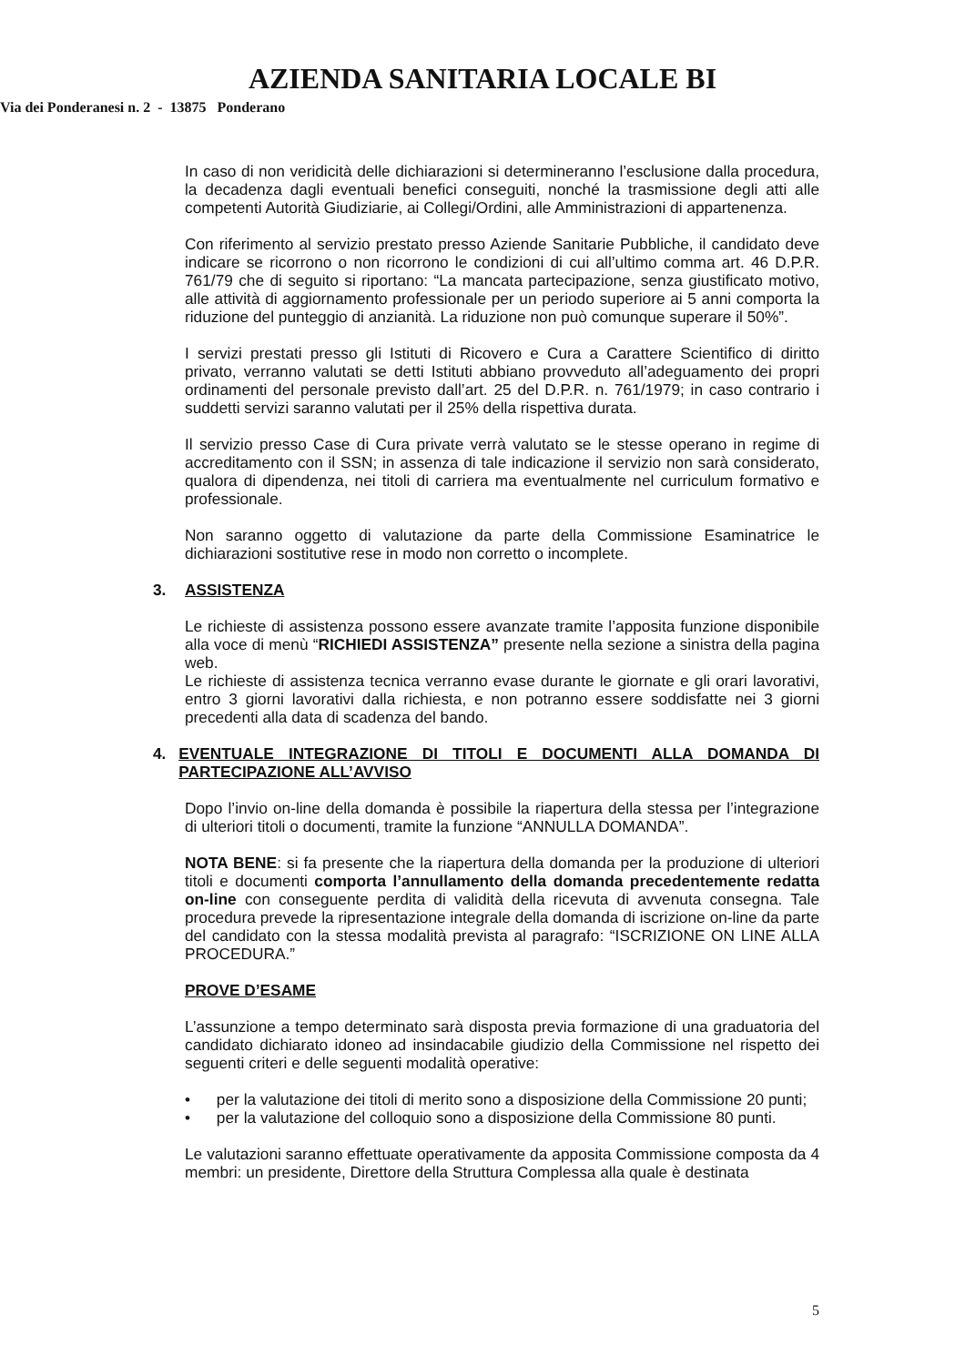AZIENDA SANITARIA LOCALE BI
Via dei Ponderanesi n. 2 - 13875 Ponderano
In caso di non veridicità delle dichiarazioni si determineranno l’esclusione dalla procedura, la decadenza dagli eventuali benefici conseguiti, nonché la trasmissione degli atti alle competenti Autorità Giudiziarie, ai Collegi/Ordini, alle Amministrazioni di appartenenza.
Con riferimento al servizio prestato presso Aziende Sanitarie Pubbliche, il candidato deve indicare se ricorrono o non ricorrono le condizioni di cui all’ultimo comma art. 46 D.P.R. 761/79 che di seguito si riportano: “La mancata partecipazione, senza giustificato motivo, alle attività di aggiornamento professionale per un periodo superiore ai 5 anni comporta la riduzione del punteggio di anzianità. La riduzione non può comunque superare il 50%”.
I servizi prestati presso gli Istituti di Ricovero e Cura a Carattere Scientifico di diritto privato, verranno valutati se detti Istituti abbiano provveduto all’adeguamento dei propri ordinamenti del personale previsto dall’art. 25 del D.P.R. n. 761/1979; in caso contrario i suddetti servizi saranno valutati per il 25% della rispettiva durata.
Il servizio presso Case di Cura private verrà valutato se le stesse operano in regime di accreditamento con il SSN; in assenza di tale indicazione il servizio non sarà considerato, qualora di dipendenza, nei titoli di carriera ma eventualmente nel curriculum formativo e professionale.
Non saranno oggetto di valutazione da parte della Commissione Esaminatrice le dichiarazioni sostitutive rese in modo non corretto o incomplete.
3. ASSISTENZA
Le richieste di assistenza possono essere avanzate tramite l’apposita funzione disponibile alla voce di menù “RICHIEDI ASSISTENZA” presente nella sezione a sinistra della pagina web.
Le richieste di assistenza tecnica verranno evase durante le giornate e gli orari lavorativi, entro 3 giorni lavorativi dalla richiesta, e non potranno essere soddisfatte nei 3 giorni precedenti alla data di scadenza del bando.
4. EVENTUALE INTEGRAZIONE DI TITOLI E DOCUMENTI ALLA DOMANDA DI PARTECIPAZIONE ALL’AVVISO
Dopo l’invio on-line della domanda è possibile la riapertura della stessa per l’integrazione di ulteriori titoli o documenti, tramite la funzione “ANNULLA DOMANDA”.
NOTA BENE: si fa presente che la riapertura della domanda per la produzione di ulteriori titoli e documenti comporta l’annullamento della domanda precedentemente redatta on-line con conseguente perdita di validità della ricevuta di avvenuta consegna. Tale procedura prevede la ripresentazione integrale della domanda di iscrizione on-line da parte del candidato con la stessa modalità prevista al paragrafo: “ISCRIZIONE ON LINE ALLA PROCEDURA.”
PROVE D’ESAME
L’assunzione a tempo determinato sarà disposta previa formazione di una graduatoria del candidato dichiarato idoneo ad insindacabile giudizio della Commissione nel rispetto dei seguenti criteri e delle seguenti modalità operative:
• per la valutazione dei titoli di merito sono a disposizione della Commissione 20 punti;
• per la valutazione del colloquio sono a disposizione della Commissione 80 punti.
Le valutazioni saranno effettuate operativamente da apposita Commissione composta da 4 membri: un presidente, Direttore della Struttura Complessa alla quale è destinata
5